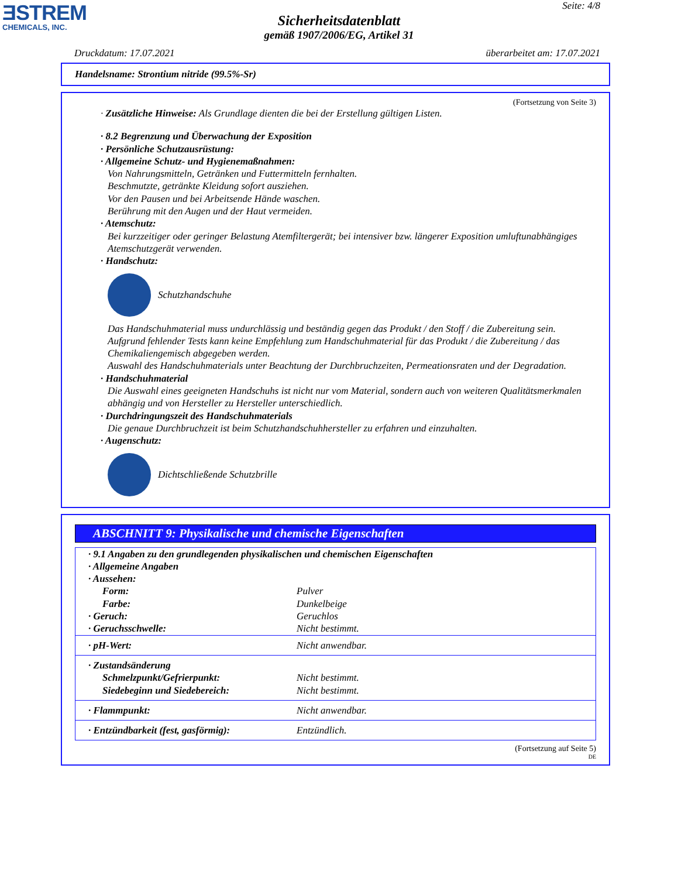ƎSTREM
CHEMICALS, INC.
Seite: 4/8
Sicherheitsdatenblatt
gemäß 1907/2006/EG, Artikel 31
Druckdatum: 17.07.2021 überarbeitet am: 17.07.2021
Handelsname: Strontium nitride (99.5%-Sr)
(Fortsetzung von Seite 3)
· Zusätzliche Hinweise: Als Grundlage dienten die bei der Erstellung gültigen Listen.
· 8.2 Begrenzung und Überwachung der Exposition
· Persönliche Schutzausrüstung:
· Allgemeine Schutz- und Hygienemaßnahmen:
Von Nahrungsmitteln, Getränken und Futtermitteln fernhalten.
Beschmutzte, getränkte Kleidung sofort ausziehen.
Vor den Pausen und bei Arbeitsende Hände waschen.
Berührung mit den Augen und der Haut vermeiden.
· Atemschutz:
Bei kurzzeitiger oder geringer Belastung Atemfiltergerät; bei intensiver bzw. längerer Exposition umluftunabhängiges Atemschutzgerät verwenden.
· Handschutz:
Schutzhandschuhe
Das Handschuhmaterial muss undurchlässig und beständig gegen das Produkt / den Stoff / die Zubereitung sein.
Aufgrund fehlender Tests kann keine Empfehlung zum Handschuhmaterial für das Produkt / die Zubereitung / das Chemikaliengemisch abgegeben werden.
Auswahl des Handschuhmaterials unter Beachtung der Durchbruchzeiten, Permeationsraten und der Degradation.
· Handschuhmaterial
Die Auswahl eines geeigneten Handschuhs ist nicht nur vom Material, sondern auch von weiteren Qualitätsmerkmalen abhängig und von Hersteller zu Hersteller unterschiedlich.
· Durchdringungszeit des Handschuhmaterials
Die genaue Durchbruchzeit ist beim Schutzhandschuhhersteller zu erfahren und einzuhalten.
· Augenschutz:
Dichtschließende Schutzbrille
ABSCHNITT 9: Physikalische und chemische Eigenschaften
| · 9.1 Angaben zu den grundlegenden physikalischen und chemischen Eigenschaften | |
| · Allgemeine Angaben | |
| · Aussehen: | |
| Form: | Pulver |
| Farbe: | Dunkelbeige |
| · Geruch: | Geruchlos |
| · Geruchsschwelle: | Nicht bestimmt. |
| · pH-Wert: | Nicht anwendbar. |
| · Zustandsänderung | |
| Schmelzpunkt/Gefrierpunkt: | Nicht bestimmt. |
| Siedebeginn und Siedebereich: | Nicht bestimmt. |
| · Flammpunkt: | Nicht anwendbar. |
| · Entzündbarkeit (fest, gasförmig): | Entzündlich. |
(Fortsetzung auf Seite 5)
DE